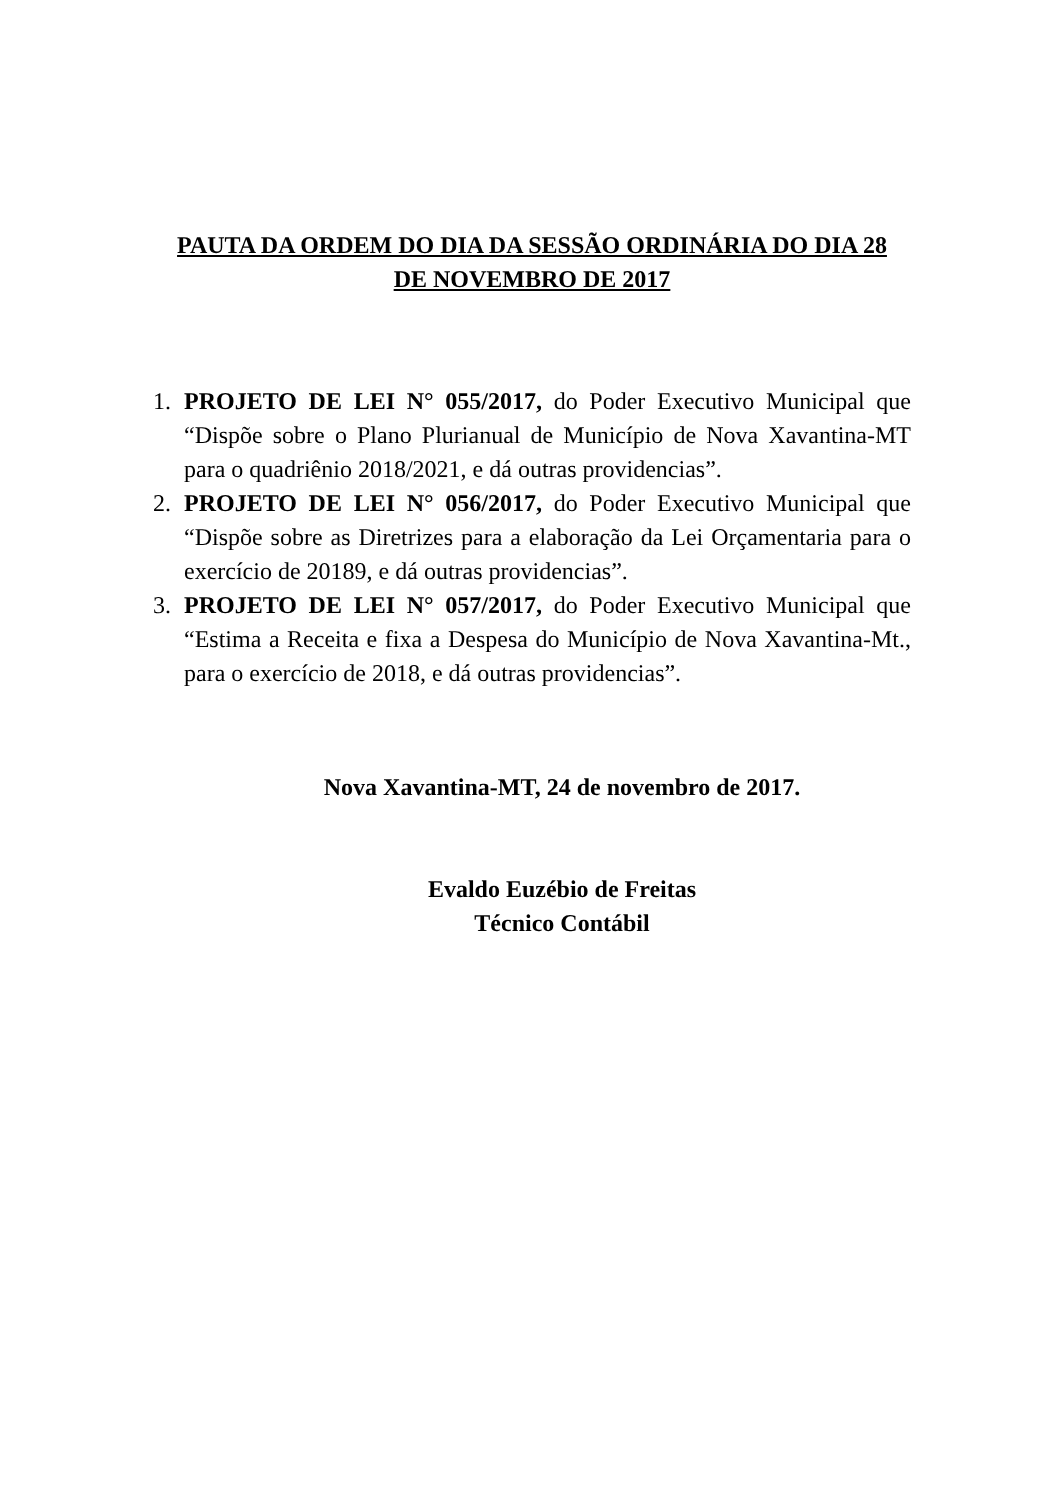PAUTA DA ORDEM DO DIA DA SESSÃO ORDINÁRIA DO DIA 28
DE NOVEMBRO DE 2017
1. PROJETO DE LEI N° 055/2017, do Poder Executivo Municipal que “Dispõe sobre o Plano Plurianual de Município de Nova Xavantina-MT para o quadriênio 2018/2021, e dá outras providencias”.
2. PROJETO DE LEI N° 056/2017, do Poder Executivo Municipal que “Dispõe sobre as Diretrizes para a elaboração da Lei Orçamentaria para o exercício de 20189, e dá outras providencias”.
3. PROJETO DE LEI N° 057/2017, do Poder Executivo Municipal que “Estima a Receita e fixa a Despesa do Município de Nova Xavantina-Mt., para o exercício de 2018, e dá outras providencias”.
Nova Xavantina-MT, 24 de novembro de 2017.
Evaldo Euzébio de Freitas
Técnico Contábil